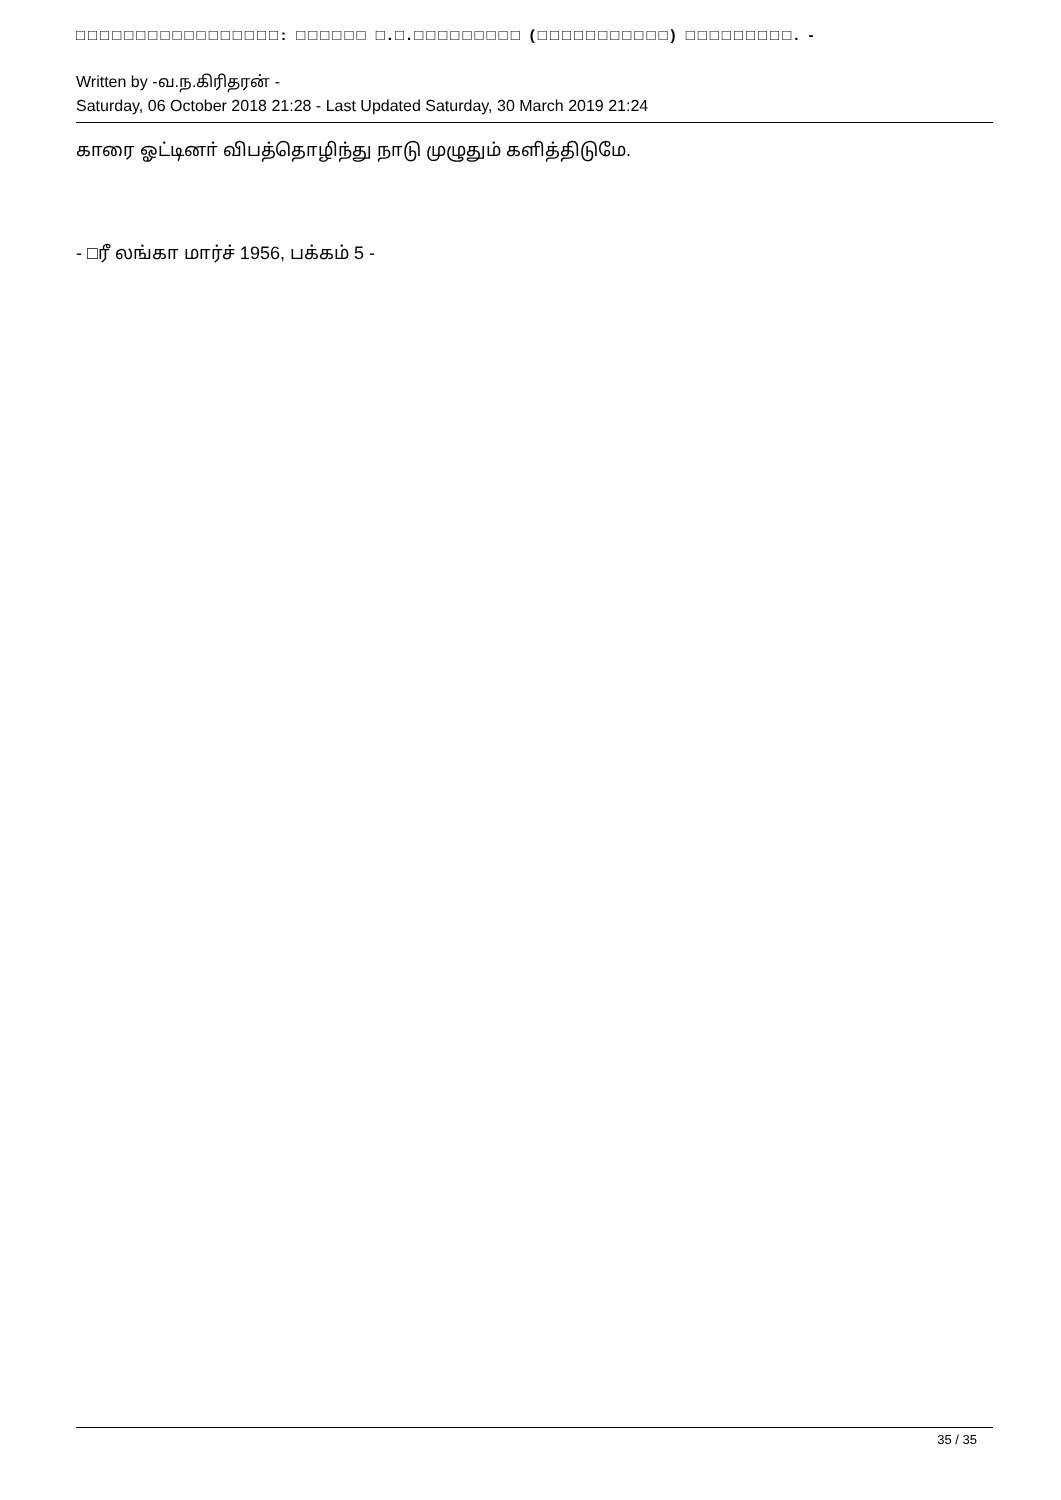□□□□□□□□□□□□□□□□□: □□□□□□ □.□.□□□□□□□□□ (□□□□□□□□□□□) □□□□□□□□□. -
Written by -வ.ந.கிரிதரன் -
Saturday, 06 October 2018 21:28 - Last Updated Saturday, 30 March 2019 21:24
காரை ஓட்டினா் விபத்தொழிந்து நாடு முழுதும் களித்திடுமே.
- □ரீ லங்கா மார்ச் 1956, பக்கம் 5 -
35 / 35